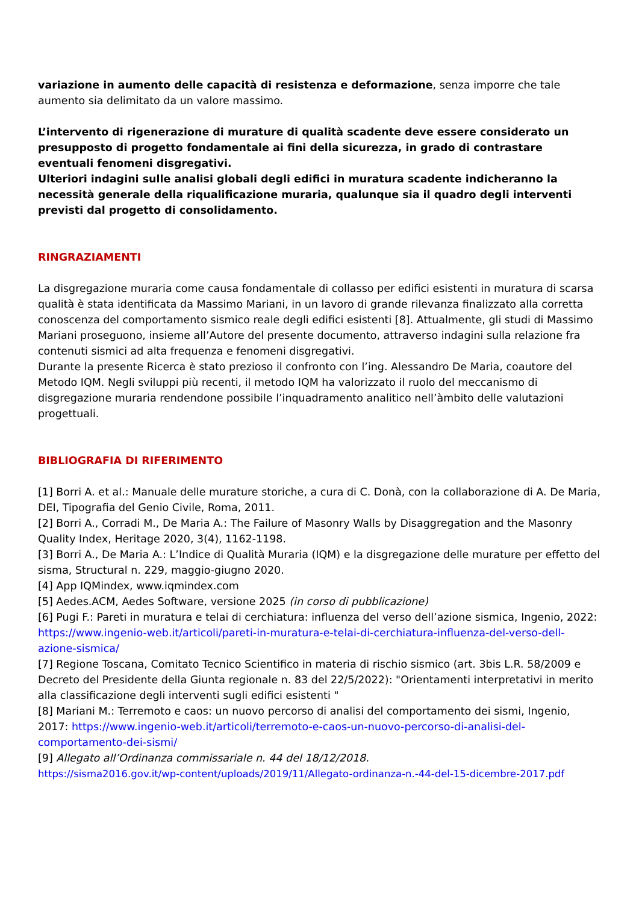variazione in aumento delle capacità di resistenza e deformazione, senza imporre che tale aumento sia delimitato da un valore massimo.
L’intervento di rigenerazione di murature di qualità scadente deve essere considerato un presupposto di progetto fondamentale ai fini della sicurezza, in grado di contrastare eventuali fenomeni disgregativi.
Ulteriori indagini sulle analisi globali degli edifici in muratura scadente indicheranno la necessità generale della riqualificazione muraria, qualunque sia il quadro degli interventi previsti dal progetto di consolidamento.
RINGRAZIAMENTI
La disgregazione muraria come causa fondamentale di collasso per edifici esistenti in muratura di scarsa qualità è stata identificata da Massimo Mariani, in un lavoro di grande rilevanza finalizzato alla corretta conoscenza del comportamento sismico reale degli edifici esistenti [8]. Attualmente, gli studi di Massimo Mariani proseguono, insieme all’Autore del presente documento, attraverso indagini sulla relazione fra contenuti sismici ad alta frequenza e fenomeni disgregativi.
Durante la presente Ricerca è stato prezioso il confronto con l’ing. Alessandro De Maria, coautore del Metodo IQM. Negli sviluppi più recenti, il metodo IQM ha valorizzato il ruolo del meccanismo di disgregazione muraria rendendone possibile l’inquadramento analitico nell’àmbito delle valutazioni progettuali.
BIBLIOGRAFIA DI RIFERIMENTO
[1] Borri A. et al.: Manuale delle murature storiche, a cura di C. Donà, con la collaborazione di A. De Maria, DEI, Tipografia del Genio Civile, Roma, 2011.
[2] Borri A., Corradi M., De Maria A.: The Failure of Masonry Walls by Disaggregation and the Masonry Quality Index, Heritage 2020, 3(4), 1162-1198.
[3] Borri A., De Maria A.: L’Indice di Qualità Muraria (IQM) e la disgregazione delle murature per effetto del sisma, Structural n. 229, maggio-giugno 2020.
[4] App IQMindex, www.iqmindex.com
[5] Aedes.ACM, Aedes Software, versione 2025 (in corso di pubblicazione)
[6] Pugi F.: Pareti in muratura e telai di cerchiatura: influenza del verso dell’azione sismica, Ingenio, 2022: https://www.ingenio-web.it/articoli/pareti-in-muratura-e-telai-di-cerchiatura-influenza-del-verso-dell-azione-sismica/
[7] Regione Toscana, Comitato Tecnico Scientifico in materia di rischio sismico (art. 3bis L.R. 58/2009 e Decreto del Presidente della Giunta regionale n. 83 del 22/5/2022): "Orientamenti interpretativi in merito alla classificazione degli interventi sugli edifici esistenti "
[8] Mariani M.: Terremoto e caos: un nuovo percorso di analisi del comportamento dei sismi, Ingenio, 2017: https://www.ingenio-web.it/articoli/terremoto-e-caos-un-nuovo-percorso-di-analisi-del-comportamento-dei-sismi/
[9] Allegato all’Ordinanza commissariale n. 44 del 18/12/2018.
https://sisma2016.gov.it/wp-content/uploads/2019/11/Allegato-ordinanza-n.-44-del-15-dicembre-2017.pdf